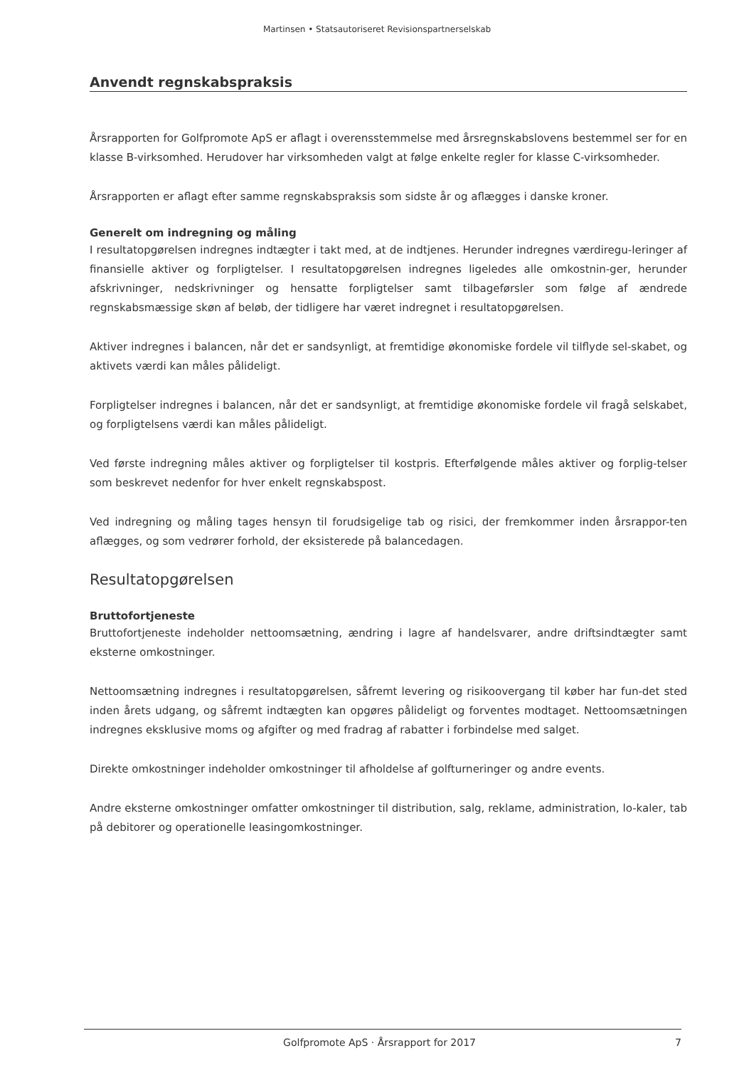Martinsen • Statsautoriseret Revisionspartnerselskab
Anvendt regnskabspraksis
Årsrapporten for Golfpromote ApS er aflagt i overensstemmelse med årsregnskabslovens bestemmel ser for en klasse B-virksomhed. Herudover har virksomheden valgt at følge enkelte regler for klasse C-virksomheder.
Årsrapporten er aflagt efter samme regnskabspraksis som sidste år og aflægges i danske kroner.
Generelt om indregning og måling
I resultatopgørelsen indregnes indtægter i takt med, at de indtjenes. Herunder indregnes værdiregu-leringer af finansielle aktiver og forpligtelser. I resultatopgørelsen indregnes ligeledes alle omkostnin-ger, herunder afskrivninger, nedskrivninger og hensatte forpligtelser samt tilbageførsler som følge af ændrede regnskabsmæssige skøn af beløb, der tidligere har været indregnet i resultatopgørelsen.
Aktiver indregnes i balancen, når det er sandsynligt, at fremtidige økonomiske fordele vil tilflyde sel-skabet, og aktivets værdi kan måles pålideligt.
Forpligtelser indregnes i balancen, når det er sandsynligt, at fremtidige økonomiske fordele vil fragå selskabet, og forpligtelsens værdi kan måles pålideligt.
Ved første indregning måles aktiver og forpligtelser til kostpris. Efterfølgende måles aktiver og forplig-telser som beskrevet nedenfor for hver enkelt regnskabspost.
Ved indregning og måling tages hensyn til forudsigelige tab og risici, der fremkommer inden årsrappor-ten aflægges, og som vedrører forhold, der eksisterede på balancedagen.
Resultatopgørelsen
Bruttofortjeneste
Bruttofortjeneste indeholder nettoomsætning, ændring i lagre af handelsvarer, andre driftsindtægter samt eksterne omkostninger.
Nettoomsætning indregnes i resultatopgørelsen, såfremt levering og risikoovergang til køber har fun-det sted inden årets udgang, og såfremt indtægten kan opgøres pålideligt og forventes modtaget. Nettoomsætningen indregnes eksklusive moms og afgifter og med fradrag af rabatter i forbindelse med salget.
Direkte omkostninger indeholder omkostninger til afholdelse af golfturneringer og andre events.
Andre eksterne omkostninger omfatter omkostninger til distribution, salg, reklame, administration, lo-kaler, tab på debitorer og operationelle leasingomkostninger.
Golfpromote ApS · Årsrapport for 2017 7